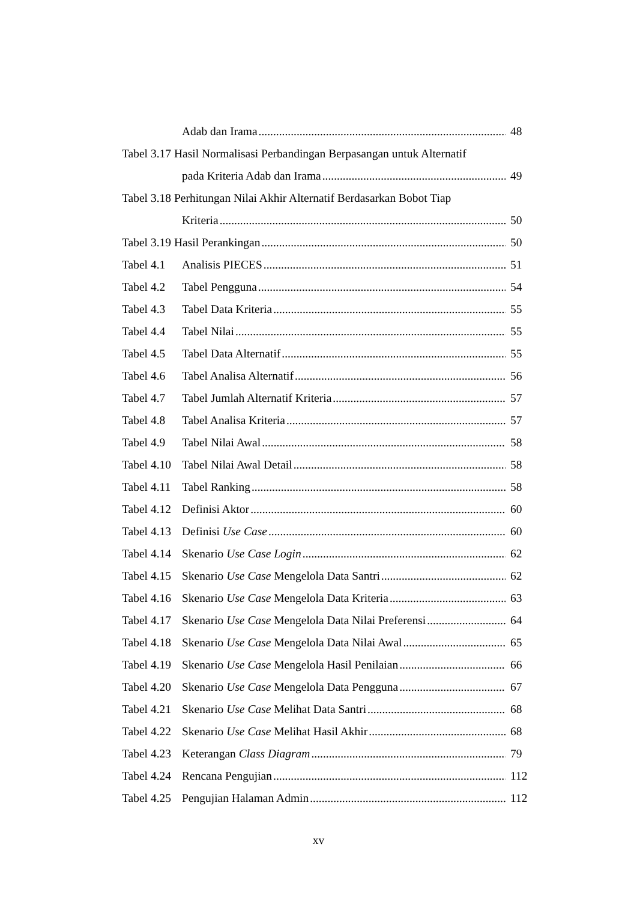Adab dan Irama 48
Tabel 3.17 Hasil Normalisasi Perbandingan Berpasangan untuk Alternatif
pada Kriteria Adab dan Irama 49
Tabel 3.18 Perhitungan Nilai Akhir Alternatif Berdasarkan Bobot Tiap
Kriteria 50
Tabel 3.19 Hasil Perankingan 50
Tabel 4.1 Analisis PIECES 51
Tabel 4.2 Tabel Pengguna 54
Tabel 4.3 Tabel Data Kriteria 55
Tabel 4.4 Tabel Nilai 55
Tabel 4.5 Tabel Data Alternatif 55
Tabel 4.6 Tabel Analisa Alternatif 56
Tabel 4.7 Tabel Jumlah Alternatif Kriteria 57
Tabel 4.8 Tabel Analisa Kriteria 57
Tabel 4.9 Tabel Nilai Awal 58
Tabel 4.10 Tabel Nilai Awal Detail 58
Tabel 4.11 Tabel Ranking 58
Tabel 4.12 Definisi Aktor 60
Tabel 4.13 Definisi Use Case 60
Tabel 4.14 Skenario Use Case Login 62
Tabel 4.15 Skenario Use Case Mengelola Data Santri 62
Tabel 4.16 Skenario Use Case Mengelola Data Kriteria 63
Tabel 4.17 Skenario Use Case Mengelola Data Nilai Preferensi 64
Tabel 4.18 Skenario Use Case Mengelola Data Nilai Awal 65
Tabel 4.19 Skenario Use Case Mengelola Hasil Penilaian 66
Tabel 4.20 Skenario Use Case Mengelola Data Pengguna 67
Tabel 4.21 Skenario Use Case Melihat Data Santri 68
Tabel 4.22 Skenario Use Case Melihat Hasil Akhir 68
Tabel 4.23 Keterangan Class Diagram 79
Tabel 4.24 Rencana Pengujian 112
Tabel 4.25 Pengujian Halaman Admin 112
xv